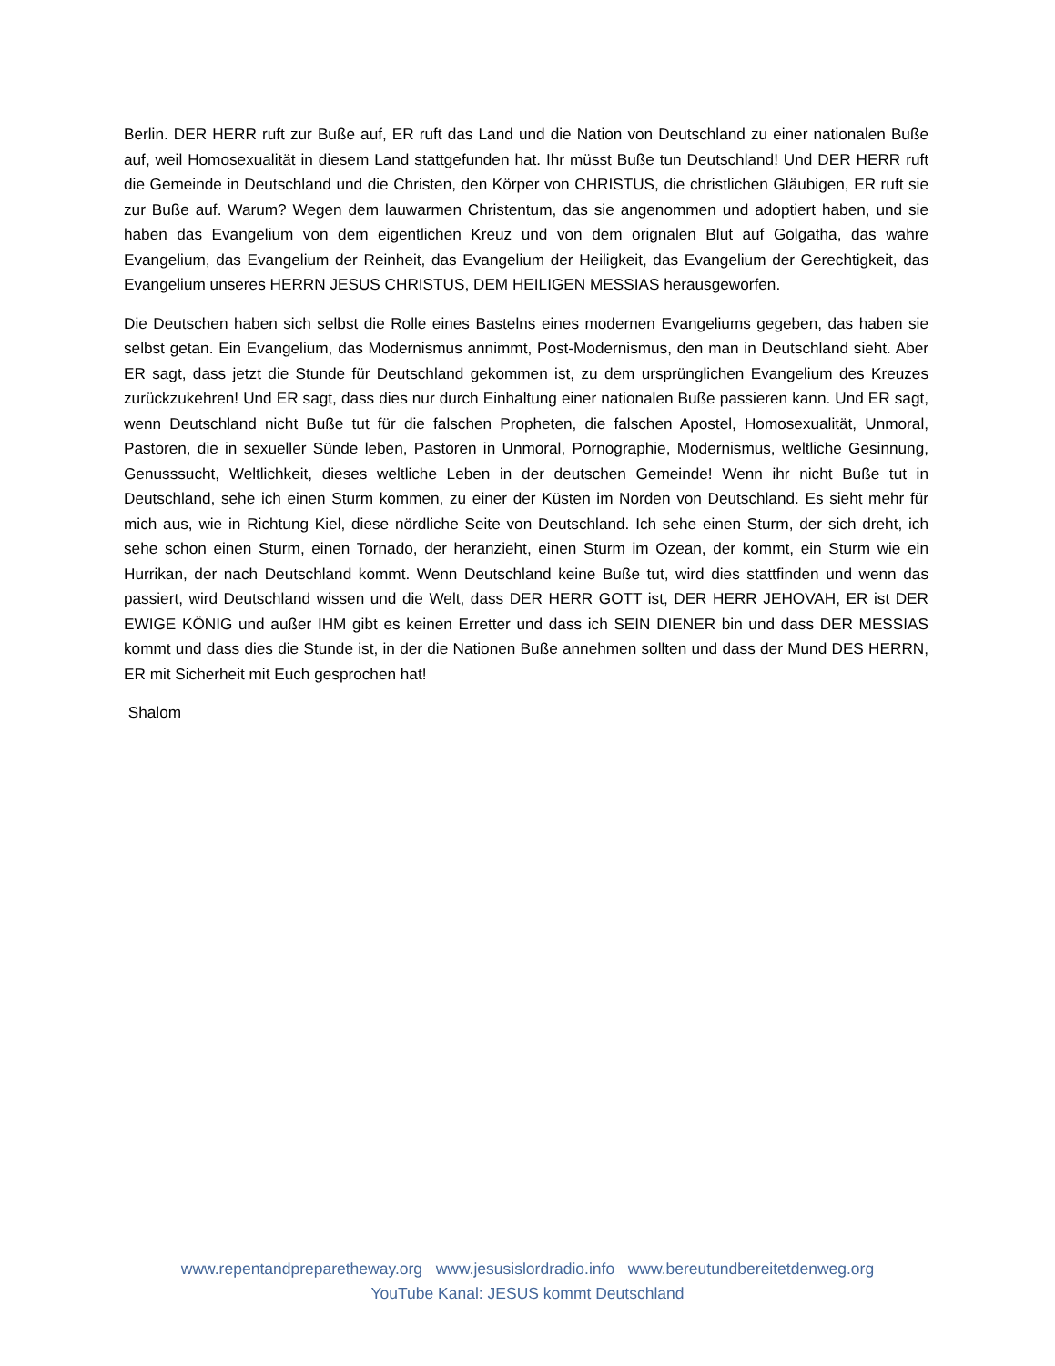Berlin. DER HERR ruft zur Buße auf, ER ruft das Land und die Nation von Deutschland zu einer nationalen Buße auf, weil Homosexualität in diesem Land stattgefunden hat. Ihr müsst Buße tun Deutschland! Und DER HERR ruft die Gemeinde in Deutschland und die Christen, den Körper von CHRISTUS, die christlichen Gläubigen, ER ruft sie zur Buße auf. Warum? Wegen dem lauwarmen Christentum, das sie angenommen und adoptiert haben, und sie haben das Evangelium von dem eigentlichen Kreuz und von dem orignalen Blut auf Golgatha, das wahre Evangelium, das Evangelium der Reinheit, das Evangelium der Heiligkeit, das Evangelium der Gerechtigkeit, das Evangelium unseres HERRN JESUS CHRISTUS, DEM HEILIGEN MESSIAS herausgeworfen.
Die Deutschen haben sich selbst die Rolle eines Bastelns eines modernen Evangeliums gegeben, das haben sie selbst getan. Ein Evangelium, das Modernismus annimmt, Post-Modernismus, den man in Deutschland sieht. Aber ER sagt, dass jetzt die Stunde für Deutschland gekommen ist, zu dem ursprünglichen Evangelium des Kreuzes zurückzukehren! Und ER sagt, dass dies nur durch Einhaltung einer nationalen Buße passieren kann. Und ER sagt, wenn Deutschland nicht Buße tut für die falschen Propheten, die falschen Apostel, Homosexualität, Unmoral, Pastoren, die in sexueller Sünde leben, Pastoren in Unmoral, Pornographie, Modernismus, weltliche Gesinnung, Genusssucht, Weltlichkeit, dieses weltliche Leben in der deutschen Gemeinde! Wenn ihr nicht Buße tut in Deutschland, sehe ich einen Sturm kommen, zu einer der Küsten im Norden von Deutschland. Es sieht mehr für mich aus, wie in Richtung Kiel, diese nördliche Seite von Deutschland. Ich sehe einen Sturm, der sich dreht, ich sehe schon einen Sturm, einen Tornado, der heranzieht, einen Sturm im Ozean, der kommt, ein Sturm wie ein Hurrikan, der nach Deutschland kommt. Wenn Deutschland keine Buße tut, wird dies stattfinden und wenn das passiert, wird Deutschland wissen und die Welt, dass DER HERR GOTT ist, DER HERR JEHOVAH, ER ist DER EWIGE KÖNIG und außer IHM gibt es keinen Erretter und dass ich SEIN DIENER bin und dass DER MESSIAS kommt und dass dies die Stunde ist, in der die Nationen Buße annehmen sollten und dass der Mund DES HERRN, ER mit Sicherheit mit Euch gesprochen hat!
Shalom
www.repentandpreparetheway.org www.jesusislordradio.info www.bereutundbereitetdenweg.org
YouTube Kanal: JESUS kommt Deutschland